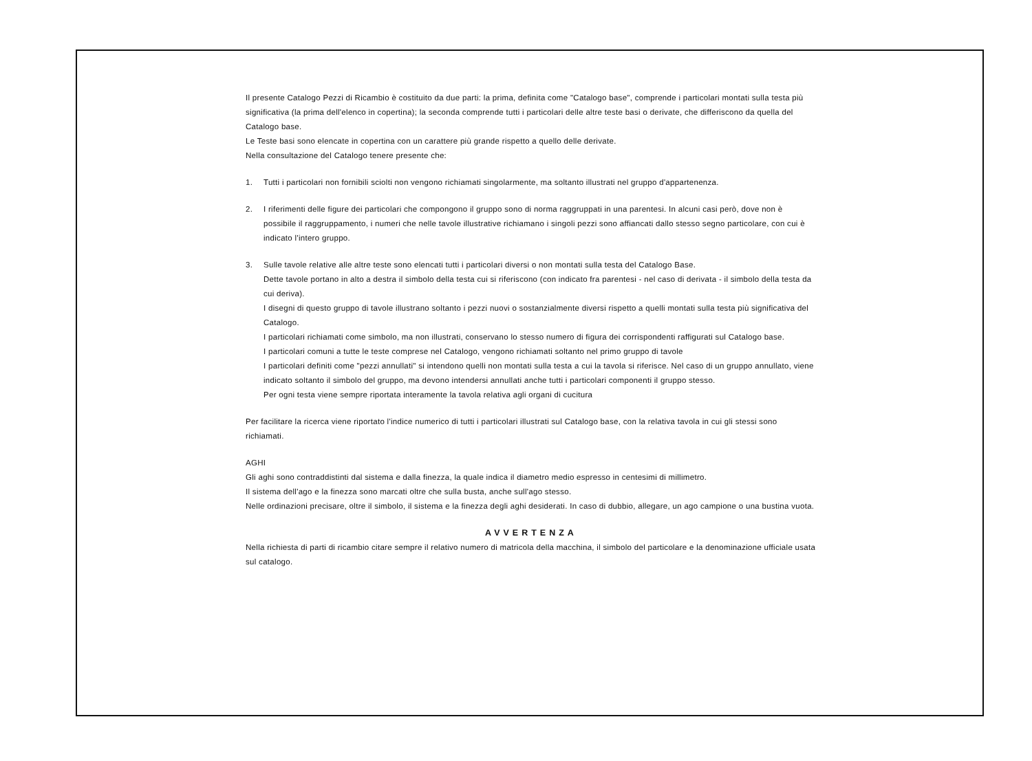Il presente Catalogo Pezzi di Ricambio è costituito da due parti: la prima, definita come "Catalogo base", comprende i particolari montati sulla testa più significativa (la prima dell'elenco in copertina); la seconda comprende tutti i particolari delle altre teste basi o derivate, che differiscono da quella del Catalogo base.
Le Teste basi sono elencate in copertina con un carattere più grande rispetto a quello delle derivate.
Nella consultazione del Catalogo tenere presente che:
1. Tutti i particolari non fornibili sciolti non vengono richiamati singolarmente, ma soltanto illustrati nel gruppo d'appartenenza.
2. I riferimenti delle figure dei particolari che compongono il gruppo sono di norma raggruppati in una parentesi. In alcuni casi però, dove non è possibile il raggruppamento, i numeri che nelle tavole illustrative richiamano i singoli pezzi sono affiancati dallo stesso segno particolare, con cui è indicato l'intero gruppo.
3. Sulle tavole relative alle altre teste sono elencati tutti i particolari diversi o non montati sulla testa del Catalogo Base.
Dette tavole portano in alto a destra il simbolo della testa cui si riferiscono (con indicato fra parentesi - nel caso di derivata - il simbolo della testa da cui deriva).
I disegni di questo gruppo di tavole illustrano soltanto i pezzi nuovi o sostanzialmente diversi rispetto a quelli montati sulla testa più significativa del Catalogo.
I particolari richiamati come simbolo, ma non illustrati, conservano lo stesso numero di figura dei corrispondenti raffigurati sul Catalogo base.
I particolari comuni a tutte le teste comprese nel Catalogo, vengono richiamati soltanto nel primo gruppo di tavole
I particolari definiti come "pezzi annullati" si intendono quelli non montati sulla testa a cui la tavola si riferisce. Nel caso di un gruppo annullato, viene indicato soltanto il simbolo del gruppo, ma devono intendersi annullati anche tutti i particolari componenti il gruppo stesso.
Per ogni testa viene sempre riportata interamente la tavola relativa agli organi di cucitura
Per facilitare la ricerca viene riportato l'indice numerico di tutti i particolari illustrati sul Catalogo base, con la relativa tavola in cui gli stessi sono richiamati.
AGHI
Gli aghi sono contraddistinti dal sistema e dalla finezza, la quale indica il diametro medio espresso in centesimi di millimetro.
Il sistema dell'ago e la finezza sono marcati oltre che sulla busta, anche sull'ago stesso.
Nelle ordinazioni precisare, oltre il simbolo, il sistema e la finezza degli aghi desiderati. In caso di dubbio, allegare, un ago campione o una bustina vuota.
AVVERTENZA
Nella richiesta di parti di ricambio citare sempre il relativo numero di matricola della macchina, il simbolo del particolare e la denominazione ufficiale usata sul catalogo.